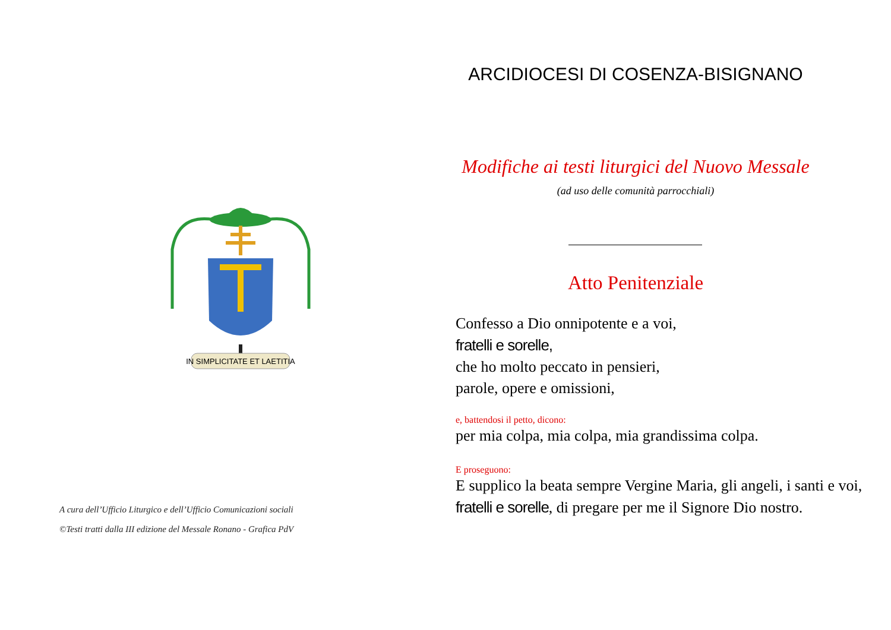IN SIMPLICITATE ET LAETITIA
A cura dell’Ufficio Liturgico e dell’Ufficio Comunicazioni sociali
©Testi tratti dalla III edizione del Messale Ronano - Grafica PdV
ARCIDIOCESI DI COSENZA-BISIGNANO
Modifiche ai testi liturgici del Nuovo Messale
(ad uso delle comunità parrocchiali)
Atto Penitenziale
Confesso a Dio onnipotente e a voi,
fratelli e sorelle,
che ho molto peccato in pensieri,
parole, opere e omissioni,
e, battendosi il petto, dicono:
per mia colpa, mia colpa, mia grandissima colpa.
E proseguono:
E supplico la beata sempre Vergine Maria, gli angeli, i santi e voi, fratelli e sorelle, di pregare per me il Signore Dio nostro.